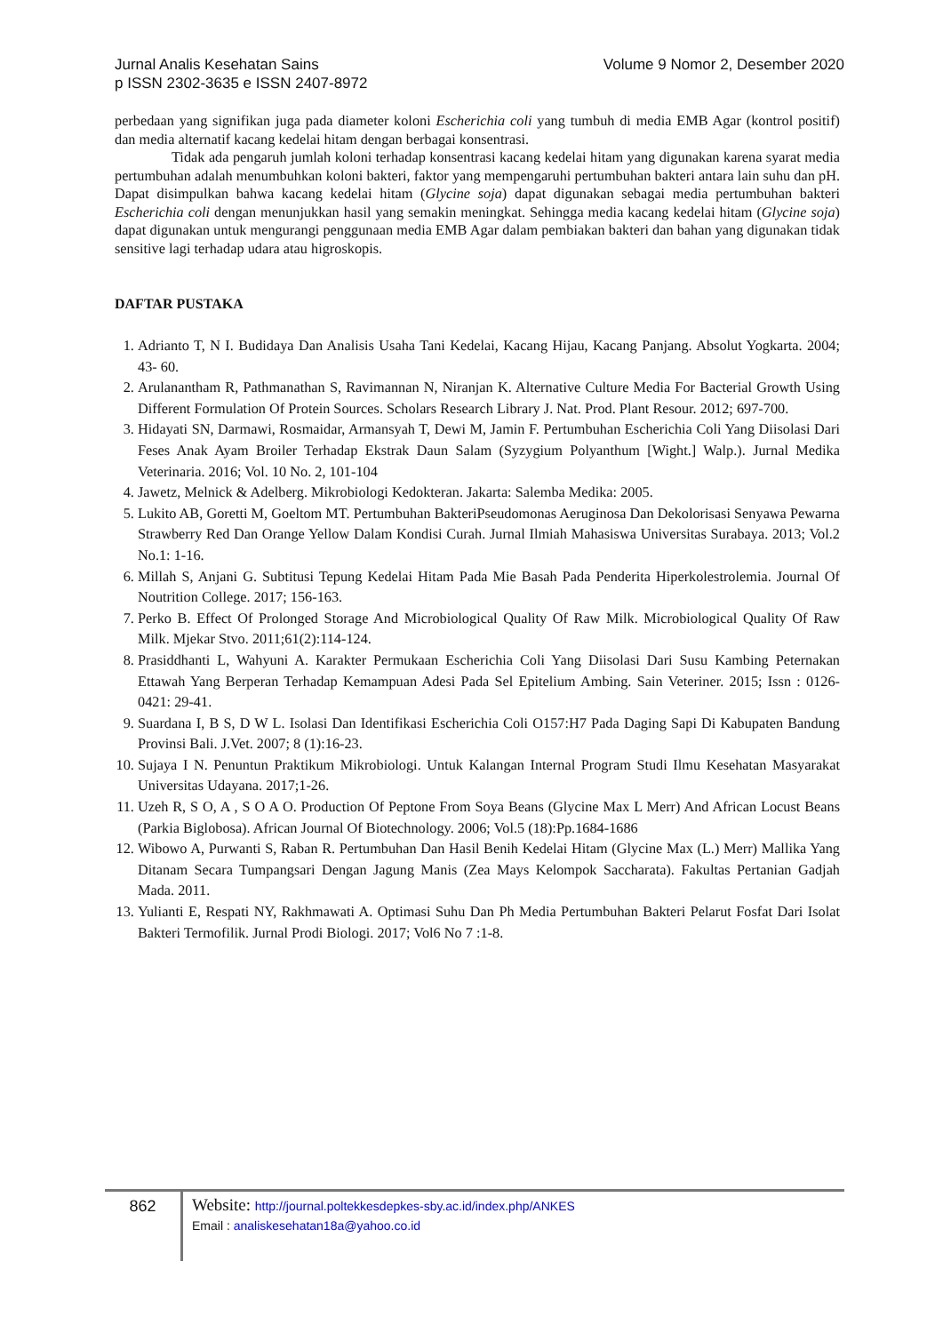Jurnal Analis Kesehatan Sains
p ISSN 2302-3635 e ISSN 2407-8972
Volume 9 Nomor 2, Desember 2020
perbedaan yang signifikan juga pada diameter koloni Escherichia coli yang tumbuh di media EMB Agar (kontrol positif) dan media alternatif kacang kedelai hitam dengan berbagai konsentrasi.
Tidak ada pengaruh jumlah koloni terhadap konsentrasi kacang kedelai hitam yang digunakan karena syarat media pertumbuhan adalah menumbuhkan koloni bakteri, faktor yang mempengaruhi pertumbuhan bakteri antara lain suhu dan pH. Dapat disimpulkan bahwa kacang kedelai hitam (Glycine soja) dapat digunakan sebagai media pertumbuhan bakteri Escherichia coli dengan menunjukkan hasil yang semakin meningkat. Sehingga media kacang kedelai hitam (Glycine soja) dapat digunakan untuk mengurangi penggunaan media EMB Agar dalam pembiakan bakteri dan bahan yang digunakan tidak sensitive lagi terhadap udara atau higroskopis.
DAFTAR PUSTAKA
1. Adrianto T, N I. Budidaya Dan Analisis Usaha Tani Kedelai, Kacang Hijau, Kacang Panjang. Absolut Yogkarta. 2004; 43- 60.
2. Arulanantham R, Pathmanathan S, Ravimannan N, Niranjan K. Alternative Culture Media For Bacterial Growth Using Different Formulation Of Protein Sources. Scholars Research Library J. Nat. Prod. Plant Resour. 2012; 697-700.
3. Hidayati SN, Darmawi, Rosmaidar, Armansyah T, Dewi M, Jamin F. Pertumbuhan Escherichia Coli Yang Diisolasi Dari Feses Anak Ayam Broiler Terhadap Ekstrak Daun Salam (Syzygium Polyanthum [Wight.] Walp.). Jurnal Medika Veterinaria. 2016; Vol. 10 No. 2, 101-104
4. Jawetz, Melnick & Adelberg. Mikrobiologi Kedokteran. Jakarta: Salemba Medika: 2005.
5. Lukito AB, Goretti M, Goeltom MT. Pertumbuhan BakteriPseudomonas Aeruginosa Dan Dekolorisasi Senyawa Pewarna Strawberry Red Dan Orange Yellow Dalam Kondisi Curah. Jurnal Ilmiah Mahasiswa Universitas Surabaya. 2013; Vol.2 No.1: 1-16.
6. Millah S, Anjani G. Subtitusi Tepung Kedelai Hitam Pada Mie Basah Pada Penderita Hiperkolestrolemia. Journal Of Noutrition College. 2017; 156-163.
7. Perko B. Effect Of Prolonged Storage And Microbiological Quality Of Raw Milk. Microbiological Quality Of Raw Milk. Mjekar Stvo. 2011;61(2):114-124.
8. Prasiddhanti L, Wahyuni A. Karakter Permukaan Escherichia Coli Yang Diisolasi Dari Susu Kambing Peternakan Ettawah Yang Berperan Terhadap Kemampuan Adesi Pada Sel Epitelium Ambing. Sain Veteriner. 2015; Issn : 0126-0421: 29-41.
9. Suardana I, B S, D W L. Isolasi Dan Identifikasi Escherichia Coli O157:H7 Pada Daging Sapi Di Kabupaten Bandung Provinsi Bali. J.Vet. 2007; 8 (1):16-23.
10. Sujaya I N. Penuntun Praktikum Mikrobiologi. Untuk Kalangan Internal Program Studi Ilmu Kesehatan Masyarakat Universitas Udayana. 2017;1-26.
11. Uzeh R, S O, A , S O A O. Production Of Peptone From Soya Beans (Glycine Max L Merr) And African Locust Beans (Parkia Biglobosa). African Journal Of Biotechnology. 2006; Vol.5 (18):Pp.1684-1686
12. Wibowo A, Purwanti S, Raban R. Pertumbuhan Dan Hasil Benih Kedelai Hitam (Glycine Max (L.) Merr) Mallika Yang Ditanam Secara Tumpangsari Dengan Jagung Manis (Zea Mays Kelompok Saccharata). Fakultas Pertanian Gadjah Mada. 2011.
13. Yulianti E, Respati NY, Rakhmawati A. Optimasi Suhu Dan Ph Media Pertumbuhan Bakteri Pelarut Fosfat Dari Isolat Bakteri Termofilik. Jurnal Prodi Biologi. 2017; Vol6 No 7 :1-8.
862 Website: http://journal.poltekkesdepkes-sby.ac.id/index.php/ANKES
Email : analiskesehatan18a@yahoo.co.id